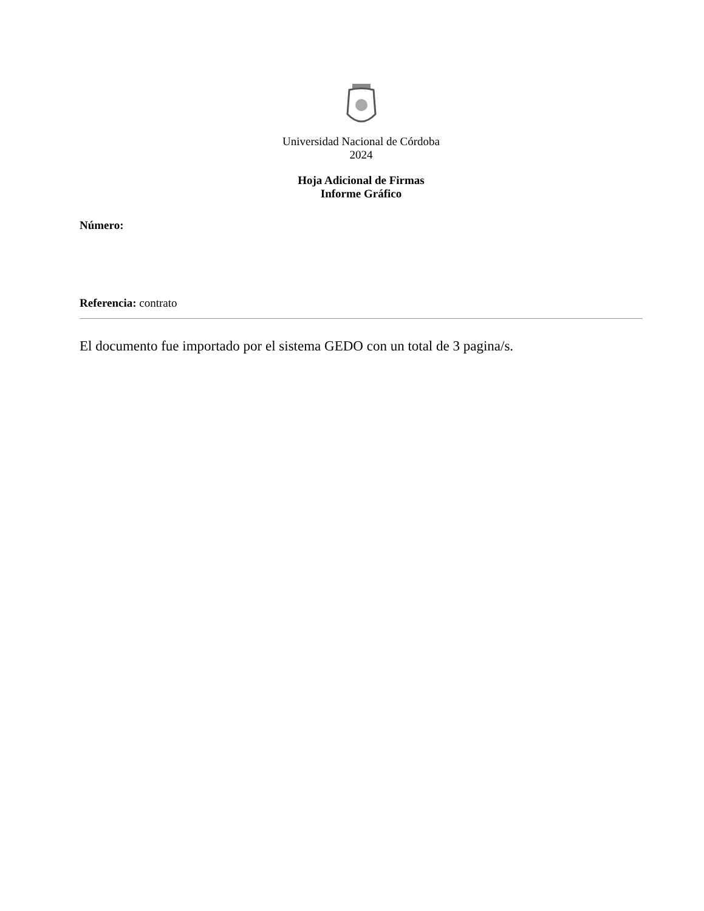Universidad Nacional de Córdoba
2024
Hoja Adicional de Firmas
Informe Gráfico
Número:
Referencia: contrato
El documento fue importado por el sistema GEDO con un total de 3 pagina/s.